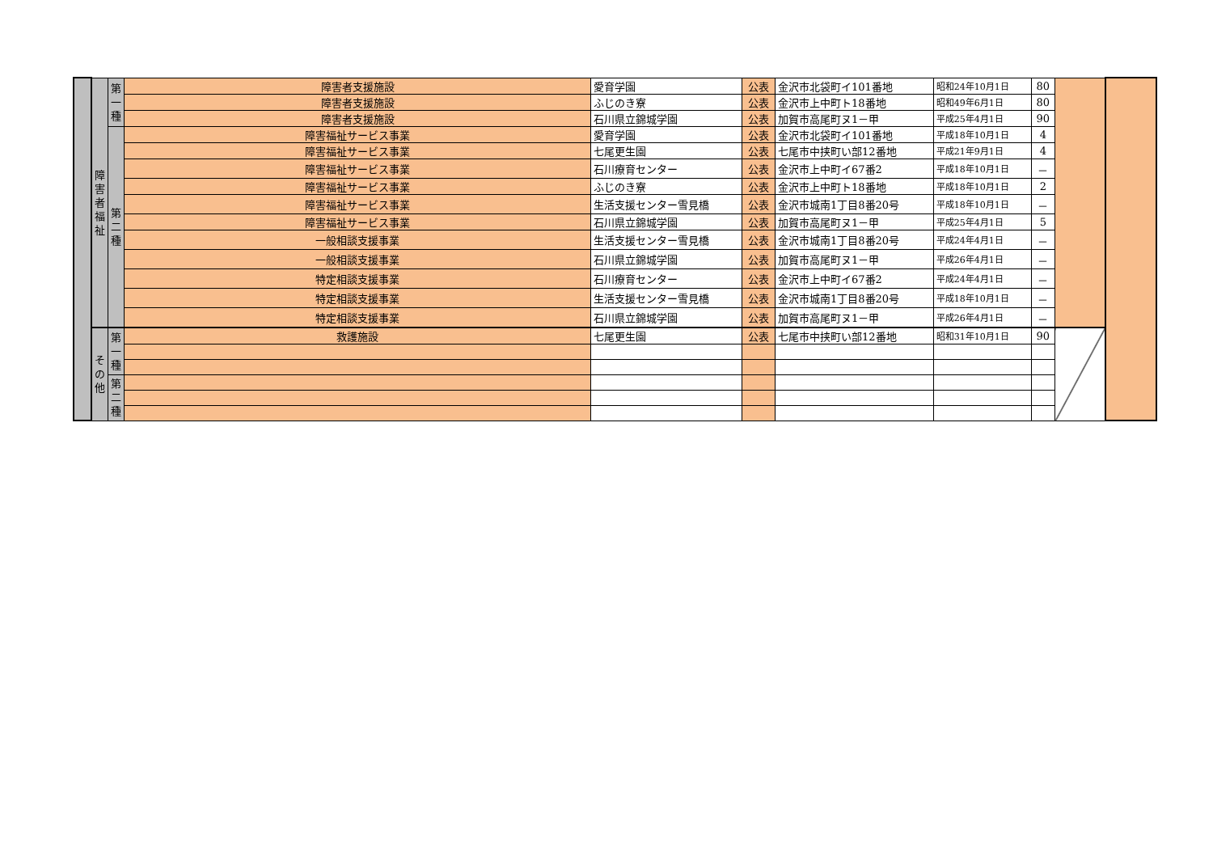| | 障 害 者 福 祉 | 第 一 種 | 障害者支援施設 | 愛育学園 | 公表 | 金沢市北袋町イ101番地 | 昭和24年10月1日 | 80 | | |
| | | | 障害者支援施設 | ふじのき寮 | 公表 | 金沢市上中町ト18番地 | 昭和49年6月1日 | 80 | | |
| | | | 障害者支援施設 | 石川県立錦城学園 | 公表 | 加賀市高尾町ヌ1－甲 | 平成25年4月1日 | 90 | | |
| | | 第 二 種 | 障害福祉サービス事業 | 愛育学園 | 公表 | 金沢市北袋町イ101番地 | 平成18年10月1日 | 4 | | |
| | | | 障害福祉サービス事業 | 七尾更生園 | 公表 | 七尾市中挟町い部12番地 | 平成21年9月1日 | 4 | | |
| | | | 障害福祉サービス事業 | 石川療育センター | 公表 | 金沢市上中町イ67番2 | 平成18年10月1日 | － | | |
| | | | 障害福祉サービス事業 | ふじのき寮 | 公表 | 金沢市上中町ト18番地 | 平成18年10月1日 | 2 | | |
| | | | 障害福祉サービス事業 | 生活支援センター雪見橋 | 公表 | 金沢市城南1丁目8番20号 | 平成18年10月1日 | － | | |
| | | | 障害福祉サービス事業 | 石川県立錦城学園 | 公表 | 加賀市高尾町ヌ1－甲 | 平成25年4月1日 | 5 | | |
| | | | 一般相談支援事業 | 生活支援センター雪見橋 | 公表 | 金沢市城南1丁目8番20号 | 平成24年4月1日 | － | | |
| | | | 一般相談支援事業 | 石川県立錦城学園 | 公表 | 加賀市高尾町ヌ1－甲 | 平成26年4月1日 | － | | |
| | | | 特定相談支援事業 | 石川療育センター | 公表 | 金沢市上中町イ67番2 | 平成24年4月1日 | － | | |
| | | | 特定相談支援事業 | 生活支援センター雪見橋 | 公表 | 金沢市城南1丁目8番20号 | 平成18年10月1日 | － | | |
| | | | 特定相談支援事業 | 石川県立錦城学園 | 公表 | 加賀市高尾町ヌ1－甲 | 平成26年4月1日 | － | | |
| | そ の 他 | 第 一 種 | 救護施設 | 七尾更生園 | 公表 | 七尾市中挟町い部12番地 | 昭和31年10月1日 | 90 | | |
| | | 第 二 種 | | | | | | | | |